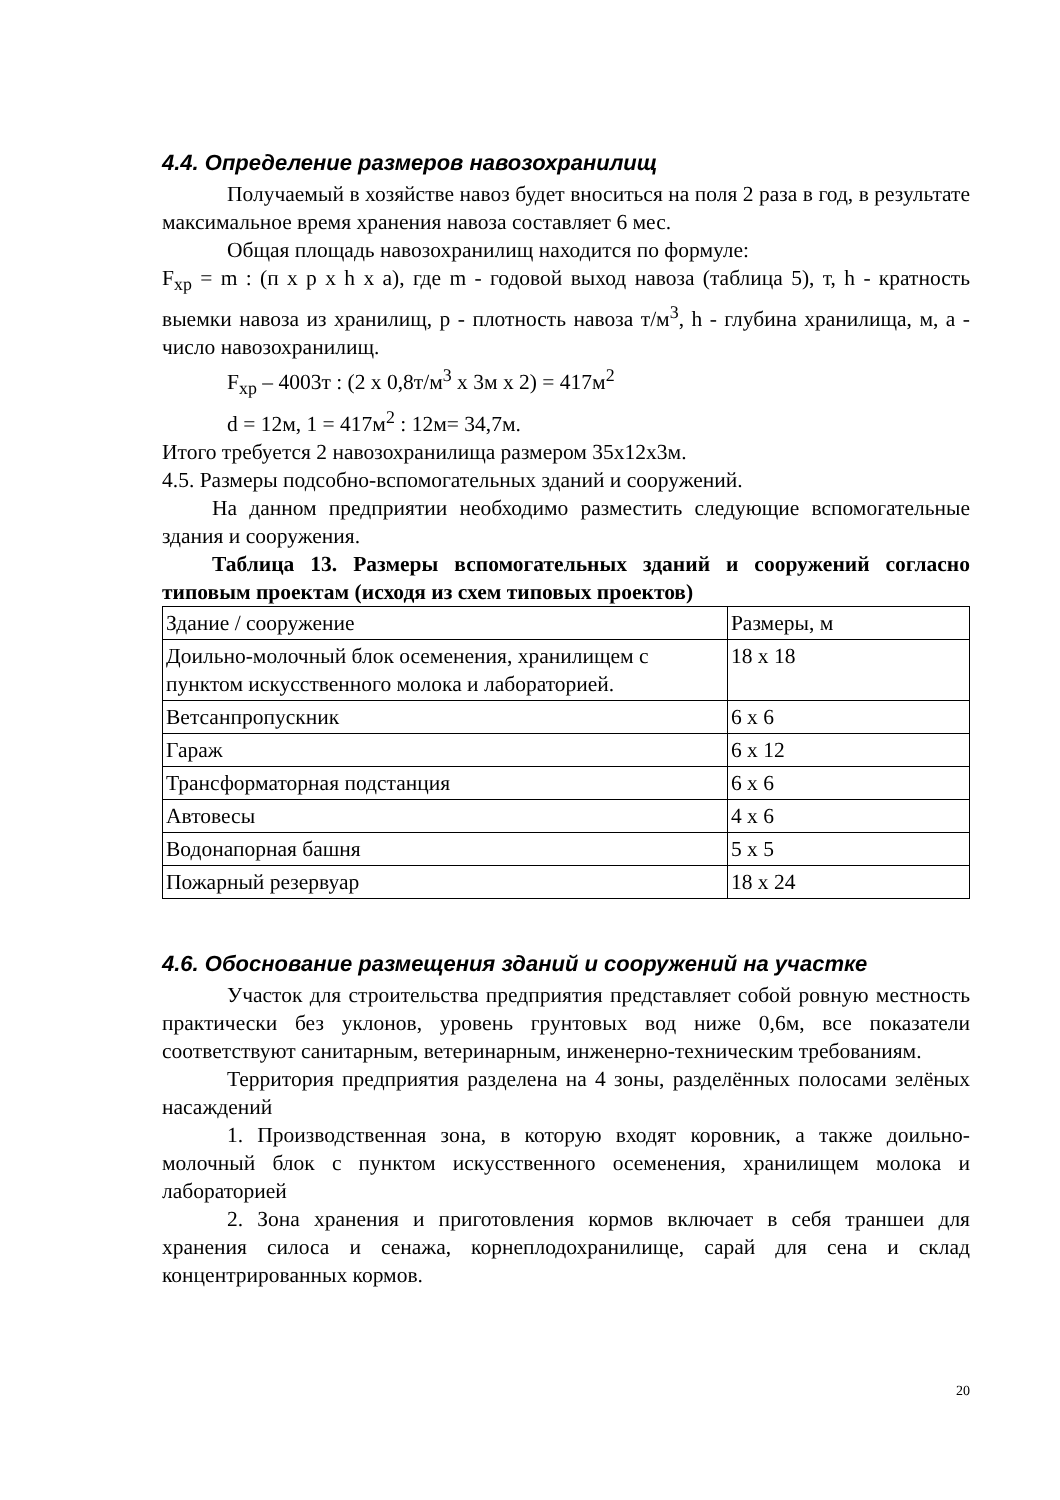4.4. Определение размеров навозохранилищ
Получаемый в хозяйстве навоз будет вноситься на поля 2 раза в год, в результате максимальное время хранения навоза составляет 6 мес.
Общая площадь навозохранилищ находится по формуле:
F<sub>хр</sub> = m : (п x p x h x a), где m - годовой выход навоза (таблица 5), т, h - кратность выемки навоза из хранилищ, p - плотность навоза т/м<sup>3</sup>, h - глубина хранилища, м, a - число навозохранилищ.
F<sub>хр</sub> – 4003т : (2 x 0,8т/м<sup>3</sup> x 3м x 2) = 417м<sup>2</sup>
d = 12м, 1 = 417м<sup>2</sup> : 12м= 34,7м.
Итого требуется 2 навозохранилища размером 35x12x3м.
4.5. Размеры подсобно-вспомогательных зданий и сооружений.
На данном предприятии необходимо разместить следующие вспомогательные здания и сооружения.
Таблица 13. Размеры вспомогательных зданий и сооружений согласно типовым проектам (исходя из схем типовых проектов)
| Здание / сооружение | Размеры, м |
| Доильно-молочный блок осеменения, хранилищем с пунктом искусственного молока и лабораторией. | 18 x 18 |
| Ветсанпропускник | 6 x 6 |
| Гараж | 6 x 12 |
| Трансформаторная подстанция | 6 x 6 |
| Автовесы | 4 x 6 |
| Водонапорная башня | 5 x 5 |
| Пожарный резервуар | 18 x 24 |
4.6. Обоснование размещения зданий и сооружений на участке
Участок для строительства предприятия представляет собой ровную местность практически без уклонов, уровень грунтовых вод ниже 0,6м, все показатели соответствуют санитарным, ветеринарным, инженерно-техническим требованиям.
Территория предприятия разделена на 4 зоны, разделённых полосами зелёных насаждений
1. Производственная зона, в которую входят коровник, а также доильно-молочный блок с пунктом искусственного осеменения, хранилищем молока и лабораторией
2. Зона хранения и приготовления кормов включает в себя траншеи для хранения силоса и сенажа, корнеплодохранилище, сарай для сена и склад концентрированных кормов.
20